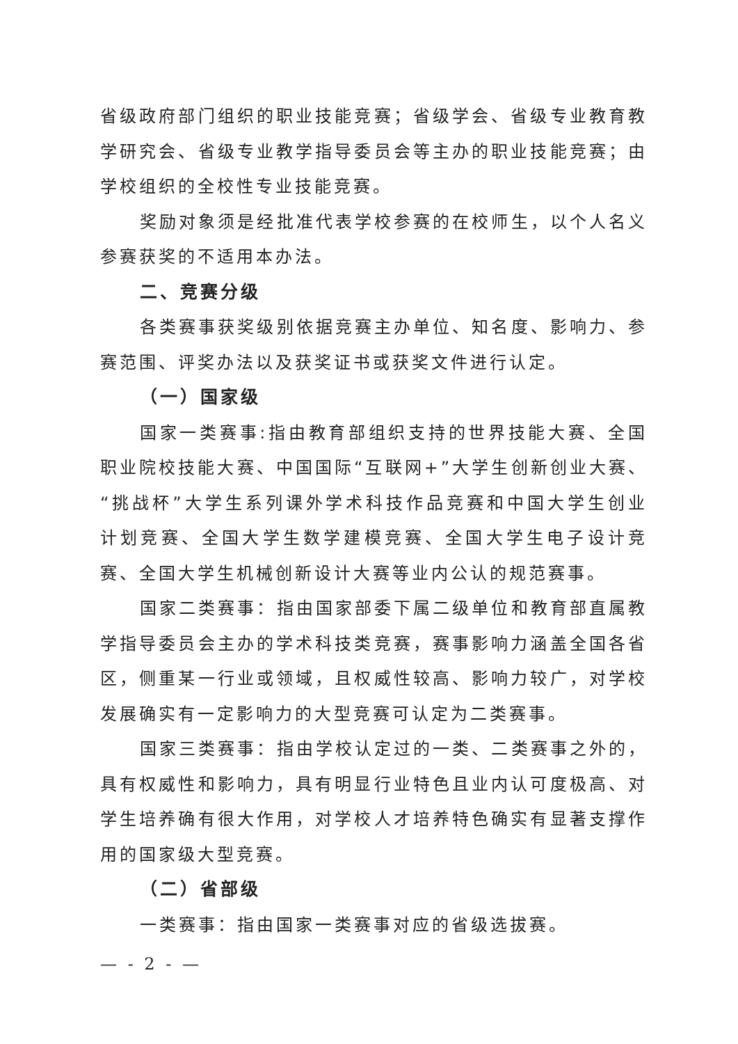省级政府部门组织的职业技能竞赛；省级学会、省级专业教育教学研究会、省级专业教学指导委员会等主办的职业技能竞赛；由学校组织的全校性专业技能竞赛。
奖励对象须是经批准代表学校参赛的在校师生，以个人名义参赛获奖的不适用本办法。
二、竞赛分级
各类赛事获奖级别依据竞赛主办单位、知名度、影响力、参赛范围、评奖办法以及获奖证书或获奖文件进行认定。
（一）国家级
国家一类赛事:指由教育部组织支持的世界技能大赛、全国职业院校技能大赛、中国国际“互联网+”大学生创新创业大赛、“挑战杯”大学生系列课外学术科技作品竞赛和中国大学生创业计划竞赛、全国大学生数学建模竞赛、全国大学生电子设计竞赛、全国大学生机械创新设计大赛等业内公认的规范赛事。
国家二类赛事：指由国家部委下属二级单位和教育部直属教学指导委员会主办的学术科技类竞赛，赛事影响力涵盖全国各省区，侧重某一行业或领域，且权威性较高、影响力较广，对学校发展确实有一定影响力的大型竞赛可认定为二类赛事。
国家三类赛事：指由学校认定过的一类、二类赛事之外的，具有权威性和影响力，具有明显行业特色且业内认可度极高、对学生培养确有很大作用，对学校人才培养特色确实有显著支撑作用的国家级大型竞赛。
（二）省部级
一类赛事：指由国家一类赛事对应的省级选拔赛。
— - 2 - —